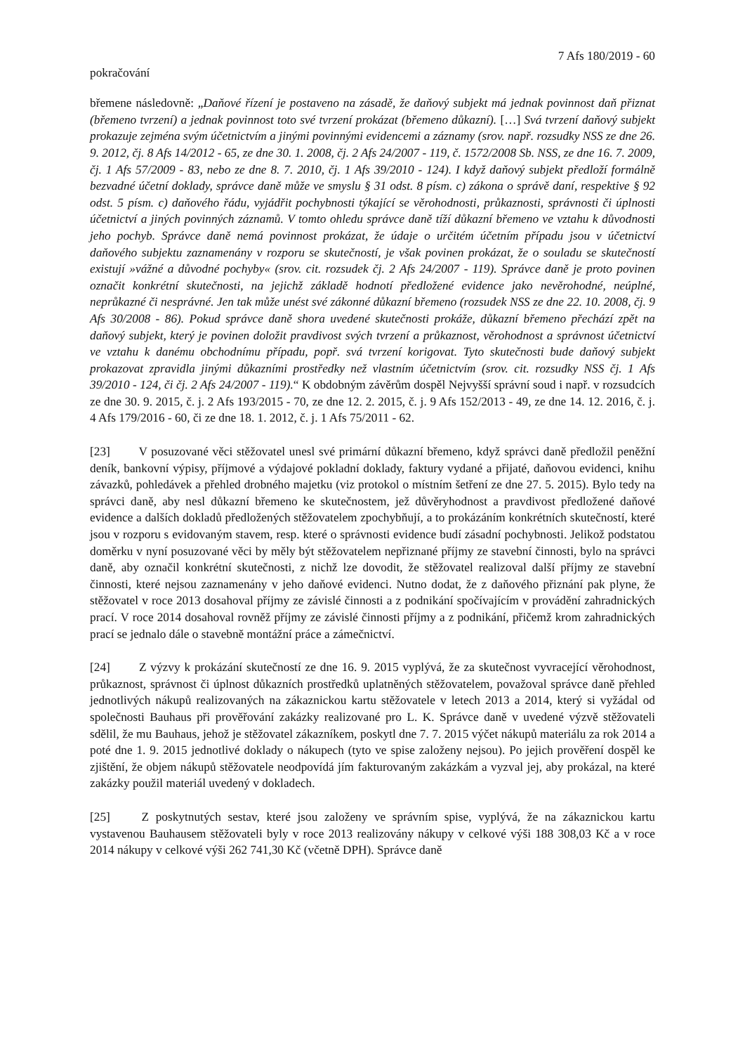7 Afs 180/2019 - 60
pokračování
břemene následovně: „Daňové řízení je postaveno na zásadě, že daňový subjekt má jednak povinnost daň přiznat (břemeno tvrzení) a jednak povinnost toto své tvrzení prokázat (břemeno důkazní). […] Svá tvrzení daňový subjekt prokazuje zejména svým účetnictvím a jinými povinnými evidencemi a záznamy (srov. např. rozsudky NSS ze dne 26. 9. 2012, čj. 8 Afs 14/2012 - 65, ze dne 30. 1. 2008, čj. 2 Afs 24/2007 - 119, č. 1572/2008 Sb. NSS, ze dne 16. 7. 2009, čj. 1 Afs 57/2009 - 83, nebo ze dne 8. 7. 2010, čj. 1 Afs 39/2010 - 124). I když daňový subjekt předloží formálně bezvadné účetní doklady, správce daně může ve smyslu § 31 odst. 8 písm. c) zákona o správě daní, respektive § 92 odst. 5 písm. c) daňového řádu, vyjádřit pochybnosti týkající se věrohodnosti, průkaznosti, správnosti či úplnosti účetnictví a jiných povinných záznamů. V tomto ohledu správce daně tíží důkazní břemeno ve vztahu k důvodnosti jeho pochyb. Správce daně nemá povinnost prokázat, že údaje o určitém účetním případu jsou v účetnictví daňového subjektu zaznamenány v rozporu se skutečností, je však povinen prokázat, že o souladu se skutečností existují »vážné a důvodné pochyby« (srov. cit. rozsudek čj. 2 Afs 24/2007 - 119). Správce daně je proto povinen označit konkrétní skutečnosti, na jejichž základě hodnotí předložené evidence jako nevěrohodné, neúplné, neprůkazné či nesprávné. Jen tak může unést své zákonné důkazní břemeno (rozsudek NSS ze dne 22. 10. 2008, čj. 9 Afs 30/2008 - 86). Pokud správce daně shora uvedené skutečnosti prokáže, důkazní břemeno přechází zpět na daňový subjekt, který je povinen doložit pravdivost svých tvrzení a průkaznost, věrohodnost a správnost účetnictví ve vztahu k danému obchodnímu případu, popř. svá tvrzení korigovat. Tyto skutečnosti bude daňový subjekt prokazovat zpravidla jinými důkazními prostředky než vlastním účetnictvím (srov. cit. rozsudky NSS čj. 1 Afs 39/2010 - 124, či čj. 2 Afs 24/2007 - 119).“ K obdobným závěrům dospěl Nejvyšší správní soud i např. v rozsudcích ze dne 30. 9. 2015, č. j. 2 Afs 193/2015 - 70, ze dne 12. 2. 2015, č. j. 9 Afs 152/2013 - 49, ze dne 14. 12. 2016, č. j. 4 Afs 179/2016 - 60, či ze dne 18. 1. 2012, č. j. 1 Afs 75/2011 - 62.
[23] V posuzované věci stěžovatel unesl své primární důkazní břemeno, když správci daně předložil peněžní deník, bankovní výpisy, příjmové a výdajové pokladní doklady, faktury vydané a přijaté, daňovou evidenci, knihu závazků, pohledávek a přehled drobného majetku (viz protokol o místním šetření ze dne 27. 5. 2015). Bylo tedy na správci daně, aby nesl důkazní břemeno ke skutečnostem, jež důvěryhodnost a pravdivost předložené daňové evidence a dalších dokladů předložených stěžovatelem zpochybňují, a to prokázáním konkrétních skutečností, které jsou v rozporu s evidovaným stavem, resp. které o správnosti evidence budí zásadní pochybnosti. Jelikož podstatou doměrku v nyní posuzované věci by měly být stěžovatelem nepřiznané příjmy ze stavební činnosti, bylo na správci daně, aby označil konkrétní skutečnosti, z nichž lze dovodit, že stěžovatel realizoval další příjmy ze stavební činnosti, které nejsou zaznamenány v jeho daňové evidenci. Nutno dodat, že z daňového přiznání pak plyne, že stěžovatel v roce 2013 dosahoval příjmy ze závislé činnosti a z podnikání spočívajícím v provádění zahradnických prací. V roce 2014 dosahoval rovněž příjmy ze závislé činnosti příjmy a z podnikání, přičemž krom zahradnických prací se jednalo dále o stavebně montážní práce a zámečnictví.
[24] Z výzvy k prokázání skutečností ze dne 16. 9. 2015 vyplývá, že za skutečnost vyvracející věrohodnost, průkaznost, správnost či úplnost důkazních prostředků uplatněných stěžovatelem, považoval správce daně přehled jednotlivých nákupů realizovaných na zákaznickou kartu stěžovatele v letech 2013 a 2014, který si vyžádal od společnosti Bauhaus při prověřování zakázky realizované pro L. K. Správce daně v uvedené výzvě stěžovateli sdělil, že mu Bauhaus, jehož je stěžovatel zákazníkem, poskytl dne 7. 7. 2015 výčet nákupů materiálu za rok 2014 a poté dne 1. 9. 2015 jednotlivé doklady o nákupech (tyto ve spise založeny nejsou). Po jejich prověření dospěl ke zjištění, že objem nákupů stěžovatele neodpovídá jím fakturovaným zakázkám a vyzval jej, aby prokázal, na které zakázky použil materiál uvedený v dokladech.
[25] Z poskytnutých sestav, které jsou založeny ve správním spise, vyplývá, že na zákaznickou kartu vystavenou Bauhausem stěžovateli byly v roce 2013 realizovány nákupy v celkové výši 188 308,03 Kč a v roce 2014 nákupy v celkové výši 262 741,30 Kč (včetně DPH). Správce daně